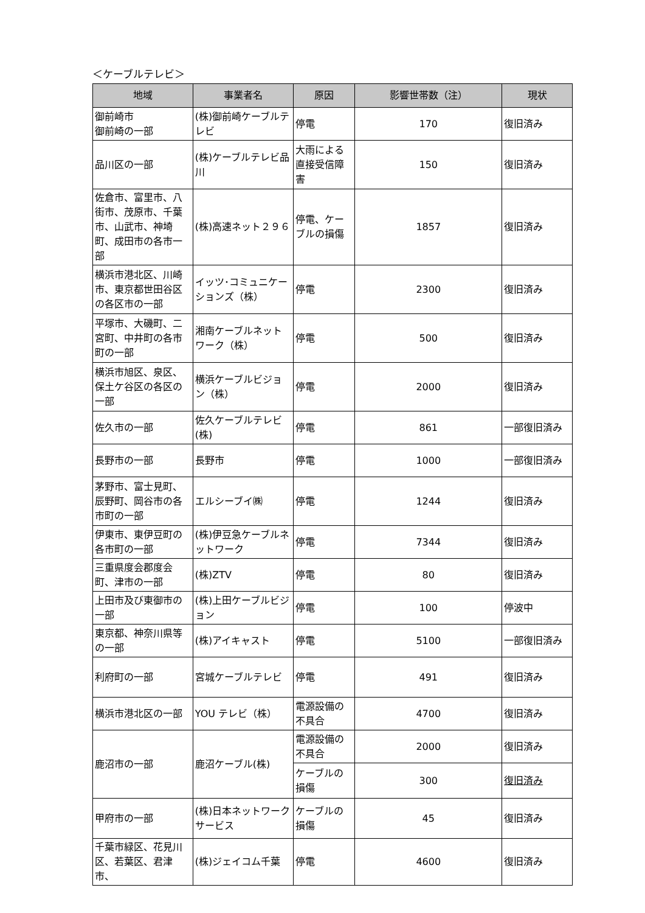＜ケーブルテレビ＞
| 地域 | 事業者名 | 原因 | 影響世帯数（注） | 現状 |
| --- | --- | --- | --- | --- |
| 御前崎市 御前崎の一部 | (株)御前崎ケーブルテレビ | 停電 | 170 | 復旧済み |
| 品川区の一部 | (株)ケーブルテレビ品川 | 大雨による直接受信障害 | 150 | 復旧済み |
| 佐倉市、富里市、八街市、茂原市、千葉市、山武市、神埼町、成田市の各市一部 | (株)高速ネット２９６ | 停電、ケーブルの損傷 | 1857 | 復旧済み |
| 横浜市港北区、川崎市、東京都世田谷区の各区市の一部 | イッツ･コミュニケーションズ（株） | 停電 | 2300 | 復旧済み |
| 平塚市、大磯町、二宮町、中井町の各市町の一部 | 湘南ケーブルネットワーク（株） | 停電 | 500 | 復旧済み |
| 横浜市旭区、泉区、保土ケ谷区の各区の一部 | 横浜ケーブルビジョン（株） | 停電 | 2000 | 復旧済み |
| 佐久市の一部 | 佐久ケーブルテレビ(株) | 停電 | 861 | 一部復旧済み |
| 長野市の一部 | 長野市 | 停電 | 1000 | 一部復旧済み |
| 茅野市、富士見町、辰野町、岡谷市の各市町の一部 | エルシーブイ㈱ | 停電 | 1244 | 復旧済み |
| 伊東市、東伊豆町の各市町の一部 | (株)伊豆急ケーブルネットワーク | 停電 | 7344 | 復旧済み |
| 三重県度会郡度会町、津市の一部 | (株)ZTV | 停電 | 80 | 復旧済み |
| 上田市及び東御市の一部 | (株)上田ケーブルビジョン | 停電 | 100 | 停波中 |
| 東京都、神奈川県等の一部 | (株)アイキャスト | 停電 | 5100 | 一部復旧済み |
| 利府町の一部 | 宮城ケーブルテレビ | 停電 | 491 | 復旧済み |
| 横浜市港北区の一部 | YOU テレビ（株） | 電源設備の不具合 | 4700 | 復旧済み |
| 鹿沼市の一部 | 鹿沼ケーブル(株) | 電源設備の不具合 | 2000 | 復旧済み |
| | | ケーブルの損傷 | 300 | 復旧済み |
| 甲府市の一部 | (株)日本ネットワークサービス | ケーブルの損傷 | 45 | 復旧済み |
| 千葉市緑区、花見川区、若葉区、君津市、 | (株)ジェイコム千葉 | 停電 | 4600 | 復旧済み |